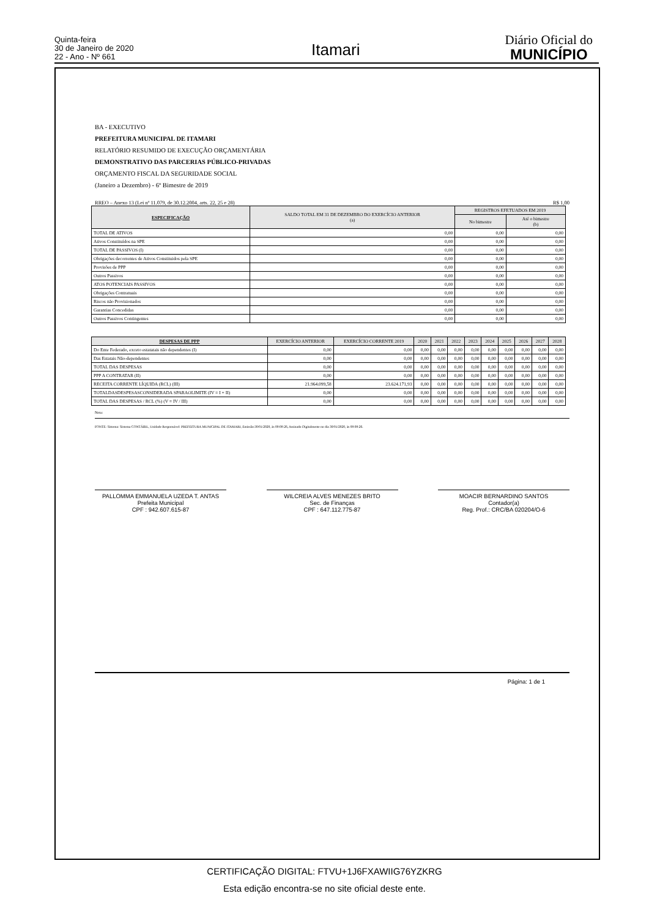Quinta-feira
30 de Janeiro de 2020
22 - Ano - Nº 661
Itamari
Diário Oficial do
MUNICÍPIO
BA - EXECUTIVO
PREFEITURA MUNICIPAL DE ITAMARI
RELATÓRIO RESUMIDO DE EXECUÇÃO ORÇAMENTÁRIA
DEMONSTRATIVO DAS PARCERIAS PÚBLICO-PRIVADAS
ORÇAMENTO FISCAL DA SEGURIDADE SOCIAL
(Janeiro a Dezembro) - 6º Bimestre de 2019
RREO – Anexo 13 (Lei nº 11.079, de 30.12.2004, arts. 22, 25 e 28) R$ 1,00
| ESPECIFICAÇÃO | SALDO TOTAL EM 31 DE DEZEMBRO DO EXERCÍCIO ANTERIOR (a) | REGISTROS EFETUADOS EM 2019 | |
| --- | --- | --- | --- |
| | | No bimestre | Até o bimestre (b) |
| TOTAL DE ATIVOS | 0,00 | 0,00 | 0,00 |
| Ativos Constituídos na SPE | 0,00 | 0,00 | 0,00 |
| TOTAL DE PASSIVOS (I) | 0,00 | 0,00 | 0,00 |
| Obrigações decorrentes de Ativos Constituidos pela SPE | 0,00 | 0,00 | 0,00 |
| Provisões de PPP | 0,00 | 0,00 | 0,00 |
| Outros Passivos | 0,00 | 0,00 | 0,00 |
| ATOS POTENCIAIS PASSIVOS | 0,00 | 0,00 | 0,00 |
| Obrigações Contratuais | 0,00 | 0,00 | 0,00 |
| Riscos não Provisionados | 0,00 | 0,00 | 0,00 |
| Garantias Concedidas | 0,00 | 0,00 | 0,00 |
| Outros Passivos Contingentes | 0,00 | 0,00 | 0,00 |
| DESPESAS DE PPP | EXERCÍCIO ANTERIOR | EXERCÍCIO CORRENTE 2019 | 2020 | 2021 | 2022 | 2023 | 2024 | 2025 | 2026 | 2027 | 2028 |
| --- | --- | --- | --- | --- | --- | --- | --- | --- | --- | --- | --- |
| Do Ente Federado, exceto estatatais não dependentes (I) | 0,00 | 0,00 | 0,00 | 0,00 | 0,00 | 0,00 | 0,00 | 0,00 | 0,00 | 0,00 | 0,00 |
| Das Estatais Não-dependentes | 0,00 | 0,00 | 0,00 | 0,00 | 0,00 | 0,00 | 0,00 | 0,00 | 0,00 | 0,00 | 0,00 |
| TOTAL DAS DESPESAS | 0,00 | 0,00 | 0,00 | 0,00 | 0,00 | 0,00 | 0,00 | 0,00 | 0,00 | 0,00 | 0,00 |
| PPP A CONTRATAR (II) | 0,00 | 0,00 | 0,00 | 0,00 | 0,00 | 0,00 | 0,00 | 0,00 | 0,00 | 0,00 | 0,00 |
| RECEITA CORRENTE LÍQUIDA (RCL) (III) | 21.964.099,58 | 23.624.171,93 | 0,00 | 0,00 | 0,00 | 0,00 | 0,00 | 0,00 | 0,00 | 0,00 | 0,00 |
| TOTALDASDESPESASCONSIDERADA SPARAOLIMITE (IV = I + II) | 0,00 | 0,00 | 0,00 | 0,00 | 0,00 | 0,00 | 0,00 | 0,00 | 0,00 | 0,00 | 0,00 |
| TOTAL DAS DESPESAS / RCL (%) (V = IV / III) | 0,00 | 0,00 | 0,00 | 0,00 | 0,00 | 0,00 | 0,00 | 0,00 | 0,00 | 0,00 | 0,00 |
Nota:
FONTE: Sistema: Sistema CONTÁBIL, Unidade Responsável: PREFEITURA MUNICIPAL DE ITAMARI, Emissão:30/01/2020, às 09:09:26, Assinado Digitalmente no dia 30/01/2020, às 09:09:26.
PALLOMMA EMMANUELA UZEDA T. ANTAS
Prefeita Municipal
CPF : 942.607.615-87
WILCREIA ALVES MENEZES BRITO
Sec. de Finanças
CPF : 647.112.775-87
MOACIR BERNARDINO SANTOS
Contador(a)
Reg. Prof.: CRC/BA 020204/O-6
Página: 1 de 1
CERTIFICAÇÃO DIGITAL: FTVU+1J6FXAWIIG76YZKRG
Esta edição encontra-se no site oficial deste ente.